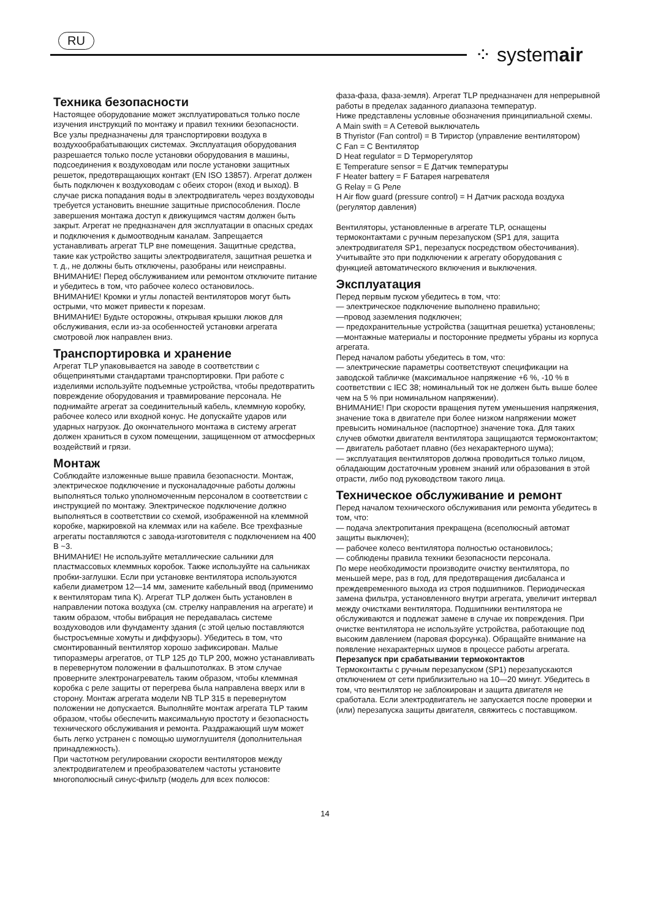RU
⁘ systemair
Техника безопасности
Настоящее оборудование может эксплуатироваться только после изучения инструкций по монтажу и правил техники безопасности.
Все узлы предназначены для транспортировки воздуха в воздухообрабатывающих системах. Эксплуатация оборудования разрешается только после установки оборудования в машины, подсоединения к воздуховодам или после установки защитных решеток, предотвращающих контакт (EN ISO 13857). Агрегат должен быть подключен к воздуховодам с обеих сторон (вход и выход). В случае риска попадания воды в электродвигатель через воздуховоды требуется установить внешние защитные приспособления. После завершения монтажа доступ к движущимся частям должен быть закрыт. Агрегат не предназначен для эксплуатации в опасных средах и подключения к дымоотводным каналам. Запрещается устанавливать агрегат TLP вне помещения. Защитные средства, такие как устройство защиты электродвигателя, защитная решетка и т. д., не должны быть отключены, разобраны или неисправны.
ВНИМАНИЕ! Перед обслуживанием или ремонтом отключите питание и убедитесь в том, что рабочее колесо остановилось.
ВНИМАНИЕ! Кромки и углы лопастей вентиляторов могут быть острыми, что может привести к порезам.
ВНИМАНИЕ! Будьте осторожны, открывая крышки люков для обслуживания, если из-за особенностей установки агрегата смотровой люк направлен вниз.
Транспортировка и хранение
Агрегат TLP упаковывается на заводе в соответствии с общепринятыми стандартами транспортировки. При работе с изделиями используйте подъемные устройства, чтобы предотвратить повреждение оборудования и травмирование персонала. Не поднимайте агрегат за соединительный кабель, клеммную коробку, рабочее колесо или входной конус. Не допускайте ударов или ударных нагрузок. До окончательного монтажа в систему агрегат должен храниться в сухом помещении, защищенном от атмосферных воздействий и грязи.
Монтаж
Соблюдайте изложенные выше правила безопасности. Монтаж, электрическое подключение и пусконаладочные работы должны выполняться только уполномоченным персоналом в соответствии с инструкцией по монтажу. Электрическое подключение должно выполняться в соответствии со схемой, изображенной на клеммной коробке, маркировкой на клеммах или на кабеле. Все трехфазные агрегаты поставляются с завода-изготовителя с подключением на 400 В ~3.
ВНИМАНИЕ! Не используйте металлические сальники для пластмассовых клеммных коробок. Также используйте на сальниках пробки-заглушки. Если при установке вентилятора используются кабели диаметром 12—14 мм, замените кабельный ввод (применимо к вентиляторам типа K). Агрегат TLP должен быть установлен в направлении потока воздуха (см. стрелку направления на агрегате) и таким образом, чтобы вибрация не передавалась системе воздуховодов или фундаменту здания (с этой целью поставляются быстросъемные хомуты и диффузоры). Убедитесь в том, что смонтированный вентилятор хорошо зафиксирован. Малые типоразмеры агрегатов, от TLP 125 до TLP 200, можно устанавливать в перевернутом положении в фальшпотолках. В этом случае проверните электронагреватель таким образом, чтобы клеммная коробка с реле защиты от перегрева была направлена вверх или в сторону. Монтаж агрегата модели NB TLP 315 в перевернутом положении не допускается. Выполняйте монтаж агрегата TLP таким образом, чтобы обеспечить максимальную простоту и безопасность технического обслуживания и ремонта. Раздражающий шум может быть легко устранен с помощью шумоглушителя (дополнительная принадлежность).
При частотном регулировании скорости вентиляторов между электродвигателем и преобразователем частоты установите многополюсный синус-фильтр (модель для всех полюсов:
фаза-фаза, фаза-земля). Агрегат TLP предназначен для непрерывной работы в пределах заданного диапазона температур.
Ниже представлены условные обозначения принципиальной схемы.
A Main swith = A Сетевой выключатель
B Thyristor (Fan control) = B Тиристор (управление вентилятором)
C Fan = C Вентилятор
D Heat regulator = D Терморегулятор
E Temperature sensor = E Датчик температуры
F Heater battery = F Батарея нагревателя
G Relay = G Реле
H Air flow guard (pressure control) = H Датчик расхода воздуха (регулятор давления)
Вентиляторы, установленные в агрегате TLP, оснащены термоконтактами с ручным перезапуском (SP1 для, защита электродвигателя SP1, перезапуск посредством обесточивания). Учитывайте это при подключении к агрегату оборудования с функцией автоматического включения и выключения.
Эксплуатация
Перед первым пуском убедитесь в том, что:
— электрическое подключение выполнено правильно;
—провод заземления подключен;
— предохранительные устройства (защитная решетка) установлены;
—монтажные материалы и посторонние предметы убраны из корпуса агрегата.
Перед началом работы убедитесь в том, что:
— электрические параметры соответствуют спецификации на заводской табличке (максимальное напряжение +6 %, -10 % в соответствии с IEC 38; номинальный ток не должен быть выше более чем на 5 % при номинальном напряжении).
ВНИМАНИЕ! При скорости вращения путем уменьшения напряжения, значение тока в двигателе при более низком напряжении может превысить номинальное (паспортное) значение тока. Для таких случев обмотки двигателя вентилятора защищаются термоконтактом;
— двигатель работает плавно (без нехарактерного шума);
— эксплуатация вентиляторов должна проводиться только лицом, обладающим достаточным уровнем знаний или образования в этой отрасти, либо под руководством такого лица.
Техническое обслуживание и ремонт
Перед началом технического обслуживания или ремонта убедитесь в том, что:
— подача электропитания прекращена (всеполюсный автомат защиты выключен);
— рабочее колесо вентилятора полностью остановилось;
— соблюдены правила техники безопасности персонала.
По мере необходимости производите очистку вентилятора, по меньшей мере, раз в год, для предотвращения дисбаланса и преждевременного выхода из строя подшипников. Периодическая замена фильтра, установленного внутри агрегата, увеличит интервал между очистками вентилятора. Подшипники вентилятора не обслуживаются и подлежат замене в случае их повреждения. При очистке вентилятора не используйте устройства, работающие под высоким давлением (паровая форсунка). Обращайте внимание на появление нехарактерных шумов в процессе работы агрегата.
Перезапуск при срабатывании термоконтактов
Термоконтакты с ручным перезапуском (SP1) перезапускаются отключением от сети приблизительно на 10—20 минут. Убедитесь в том, что вентилятор не заблокирован и защита двигателя не сработала. Если электродвигатель не запускается после проверки и (или) перезапуска защиты двигателя, свяжитесь с поставщиком.
14